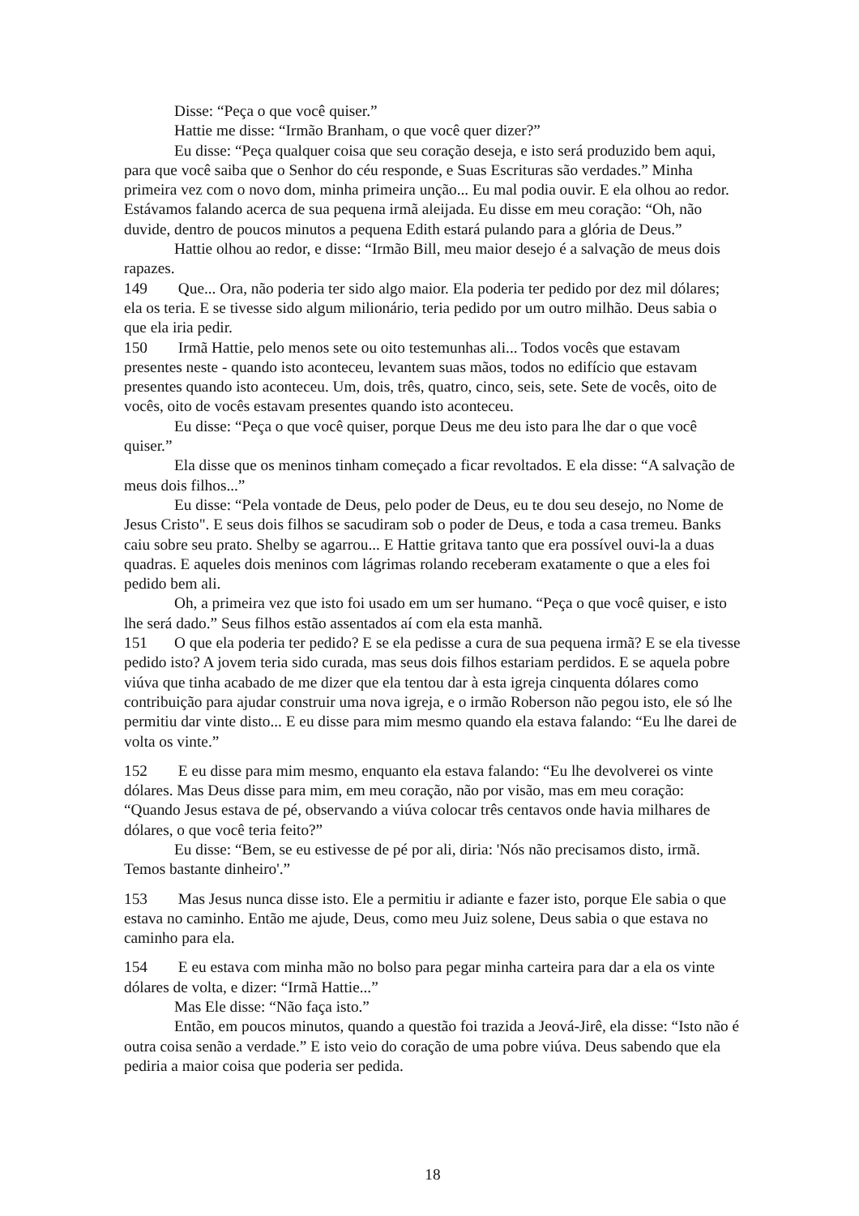Disse: “Peça o que você quiser.”
Hattie me disse: “Irmão Branham, o que você quer dizer?”
Eu disse: “Peça qualquer coisa que seu coração deseja, e isto será produzido bem aqui, para que você saiba que o Senhor do céu responde, e Suas Escrituras são verdades.” Minha primeira vez com o novo dom, minha primeira unção... Eu mal podia ouvir. E ela olhou ao redor. Estávamos falando acerca de sua pequena irmã aleijada. Eu disse em meu coração: “Oh, não duvide, dentro de poucos minutos a pequena Edith estará pulando para a glória de Deus.”
Hattie olhou ao redor, e disse: “Irmão Bill, meu maior desejo é a salvação de meus dois rapazes.
149 Que... Ora, não poderia ter sido algo maior. Ela poderia ter pedido por dez mil dólares; ela os teria. E se tivesse sido algum milionário, teria pedido por um outro milhão. Deus sabia o que ela iria pedir.
150 Irmã Hattie, pelo menos sete ou oito testemunhas ali... Todos vocês que estavam presentes neste - quando isto aconteceu, levantem suas mãos, todos no edifício que estavam presentes quando isto aconteceu. Um, dois, três, quatro, cinco, seis, sete. Sete de vocês, oito de vocês, oito de vocês estavam presentes quando isto aconteceu.
Eu disse: “Peça o que você quiser, porque Deus me deu isto para lhe dar o que você quiser.”
Ela disse que os meninos tinham começado a ficar revoltados. E ela disse: “A salvação de meus dois filhos...”
Eu disse: “Pela vontade de Deus, pelo poder de Deus, eu te dou seu desejo, no Nome de Jesus Cristo". E seus dois filhos se sacudiram sob o poder de Deus, e toda a casa tremeu. Banks caiu sobre seu prato. Shelby se agarrou... E Hattie gritava tanto que era possível ouvi-la a duas quadras. E aqueles dois meninos com lágrimas rolando receberam exatamente o que a eles foi pedido bem ali.
Oh, a primeira vez que isto foi usado em um ser humano. “Peça o que você quiser, e isto lhe será dado.” Seus filhos estão assentados aí com ela esta manhã.
151 O que ela poderia ter pedido? E se ela pedisse a cura de sua pequena irmã? E se ela tivesse pedido isto? A jovem teria sido curada, mas seus dois filhos estariam perdidos. E se aquela pobre viúva que tinha acabado de me dizer que ela tentou dar à esta igreja cinquenta dólares como contribuição para ajudar construir uma nova igreja, e o irmão Roberson não pegou isto, ele só lhe permitiu dar vinte disto... E eu disse para mim mesmo quando ela estava falando: “Eu lhe darei de volta os vinte.”
152 E eu disse para mim mesmo, enquanto ela estava falando: “Eu lhe devolverei os vinte dólares. Mas Deus disse para mim, em meu coração, não por visão, mas em meu coração: “Quando Jesus estava de pé, observando a viúva colocar três centavos onde havia milhares de dólares, o que você teria feito?”
Eu disse: “Bem, se eu estivesse de pé por ali, diria: 'Nós não precisamos disto, irmã. Temos bastante dinheiro'.”
153 Mas Jesus nunca disse isto. Ele a permitiu ir adiante e fazer isto, porque Ele sabia o que estava no caminho. Então me ajude, Deus, como meu Juiz solene, Deus sabia o que estava no caminho para ela.
154 E eu estava com minha mão no bolso para pegar minha carteira para dar a ela os vinte dólares de volta, e dizer: “Irmã Hattie...”
Mas Ele disse: “Não faça isto.”
Então, em poucos minutos, quando a questão foi trazida a Jeová-Jirê, ela disse: “Isto não é outra coisa senão a verdade.” E isto veio do coração de uma pobre viúva. Deus sabendo que ela pediria a maior coisa que poderia ser pedida.
18